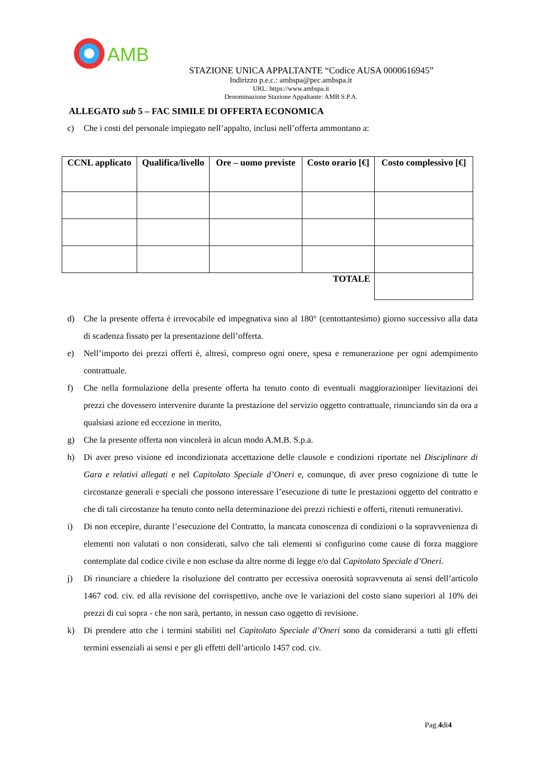AMB
STAZIONE UNICA APPALTANTE “Codice AUSA 0000616945”
Indirizzo p.e.c.: ambspa@pec.ambspa.it
URL: https://www.ambspa.it
Denominazione Stazione Appaltante: AMB S.P.A.
ALLEGATO sub 5 – FAC SIMILE DI OFFERTA ECONOMICA
c) Che i costi del personale impiegato nell’appalto, inclusi nell’offerta ammontano a:
| CCNL applicato | Qualifica/livello | Ore – uomo previste | Costo orario [€] | Costo complessivo [€] |
| --- | --- | --- | --- | --- |
| TOTALE | | | | |
d) Che la presente offerta è irrevocabile ed impegnativa sino al 180° (centottantesimo) giorno successivo alla data di scadenza fissato per la presentazione dell’offerta.
e) Nell’importo dei prezzi offerti è, altresì, compreso ogni onere, spesa e remunerazione per ogni adempimento contrattuale.
f) Che nella formulazione della presente offerta ha tenuto conto di eventuali maggiorazioniper lievitazioni dei prezzi che dovessero intervenire durante la prestazione del servizio oggetto contrattuale, rinunciando sin da ora a qualsiasi azione ed eccezione in merito,
g) Che la presente offerta non vincolerà in alcun modo A.M.B. S.p.a.
h) Di aver preso visione ed incondizionata accettazione delle clausole e condizioni riportate nel Disciplinare di Gara e relativi allegati e nel Capitolato Speciale d’Oneri e, comunque, di aver preso cognizione di tutte le circostanze generali e speciali che possono interessare l’esecuzione di tutte le prestazioni oggetto del contratto e che di tali circostanze ha tenuto conto nella determinazione dei prezzi richiesti e offerti, ritenuti remunerativi.
i) Di non eccepire, durante l’esecuzione del Contratto, la mancata conoscenza di condizioni o la sopravvenienza di elementi non valutati o non considerati, salvo che tali elementi si configurino come cause di forza maggiore contemplate dal codice civile e non escluse da altre norme di legge e/o dal Capitolato Speciale d’Oneri.
j) Di rinunciare a chiedere la risoluzione del contratto per eccessiva onerosità sopravvenuta ai sensi dell’articolo 1467 cod. civ. ed alla revisione del corrispettivo, anche ove le variazioni del costo siano superiori al 10% dei prezzi di cui sopra - che non sarà, pertanto, in nessun caso oggetto di revisione.
k) Di prendere atto che i termini stabiliti nel Capitolato Speciale d’Oneri sono da considerarsi a tutti gli effetti termini essenziali ai sensi e per gli effetti dell’articolo 1457 cod. civ.
Pag.4di4